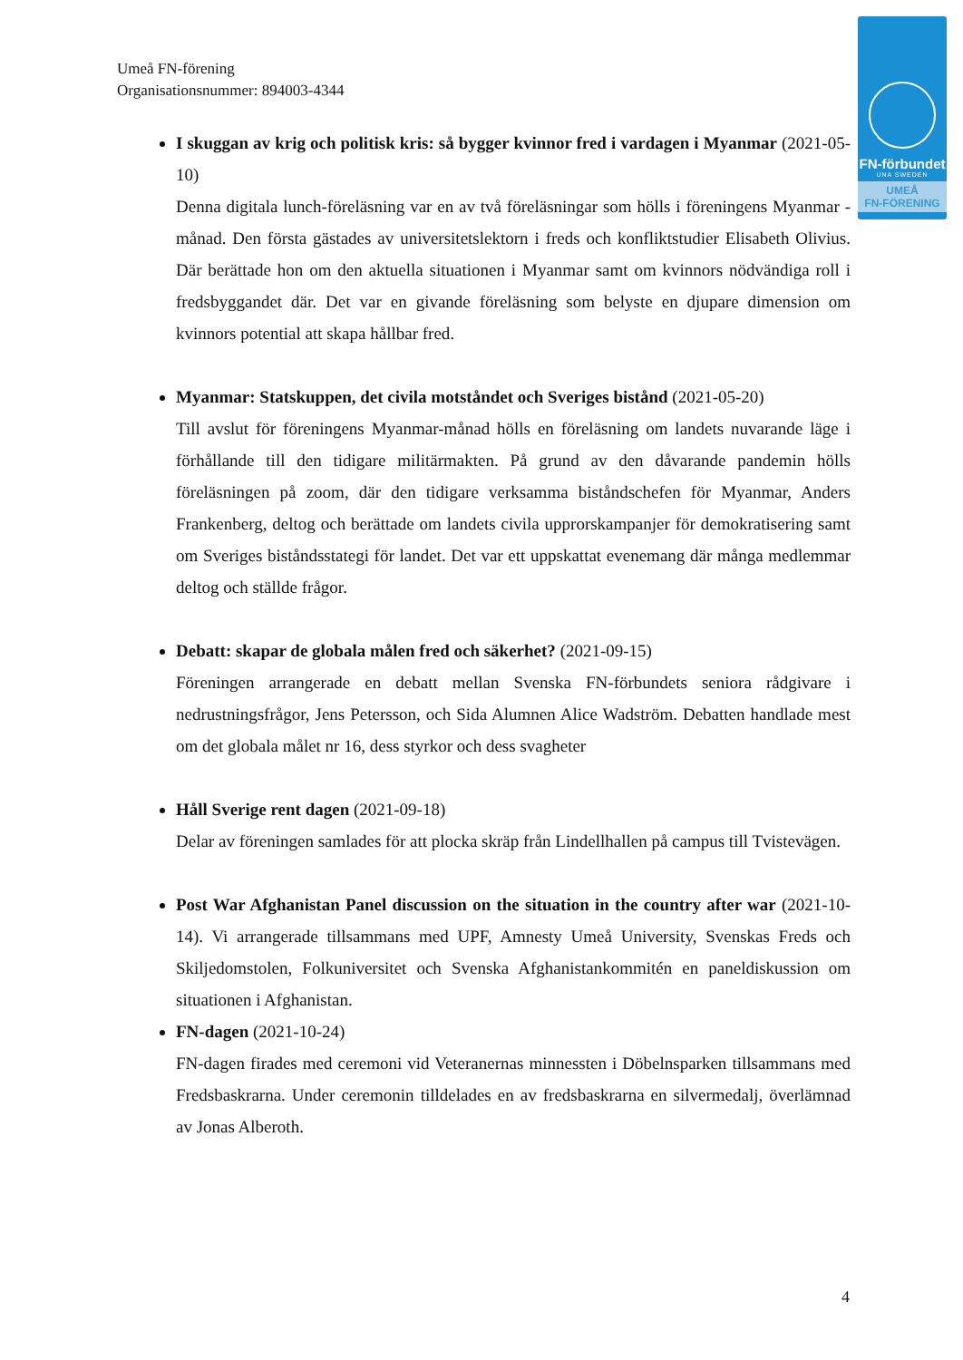Umeå FN-förening
Organisationsnummer: 894003-4344
FN-förbundet
UNA SWEDEN
UMEÅ
FN-FÖRENING
I skuggan av krig och politisk kris: så bygger kvinnor fred i vardagen i Myanmar (2021-05-10)
Denna digitala lunch-föreläsning var en av två föreläsningar som hölls i föreningens Myanmar - månad. Den första gästades av universitetslektorn i freds och konfliktstudier Elisabeth Olivius. Där berättade hon om den aktuella situationen i Myanmar samt om kvinnors nödvändiga roll i fredsbyggandet där. Det var en givande föreläsning som belyste en djupare dimension om kvinnors potential att skapa hållbar fred.
Myanmar: Statskuppen, det civila motståndet och Sveriges bistånd (2021-05-20)
Till avslut för föreningens Myanmar-månad hölls en föreläsning om landets nuvarande läge i förhållande till den tidigare militärmakten. På grund av den dåvarande pandemin hölls föreläsningen på zoom, där den tidigare verksamma biståndschefen för Myanmar, Anders Frankenberg, deltog och berättade om landets civila upprorskampanjer för demokratisering samt om Sveriges biståndsstategi för landet. Det var ett uppskattat evenemang där många medlemmar deltog och ställde frågor.
Debatt: skapar de globala målen fred och säkerhet? (2021-09-15)
Föreningen arrangerade en debatt mellan Svenska FN-förbundets seniora rådgivare i nedrustningsfrågor, Jens Petersson, och Sida Alumnen Alice Wadström. Debatten handlade mest om det globala målet nr 16, dess styrkor och dess svagheter
Håll Sverige rent dagen (2021-09-18)
Delar av föreningen samlades för att plocka skräp från Lindellhallen på campus till Tvistevägen.
Post War Afghanistan Panel discussion on the situation in the country after war (2021-10-14). Vi arrangerade tillsammans med UPF, Amnesty Umeå University, Svenskas Freds och Skiljedomstolen, Folkuniversitet och Svenska Afghanistankommitén en paneldiskussion om situationen i Afghanistan.
FN-dagen (2021-10-24)
FN-dagen firades med ceremoni vid Veteranernas minnessten i Döbelnsparken tillsammans med Fredsbaskrarna. Under ceremonin tilldelades en av fredsbaskrarna en silvermedalj, överlämnad av Jonas Alberoth.
4